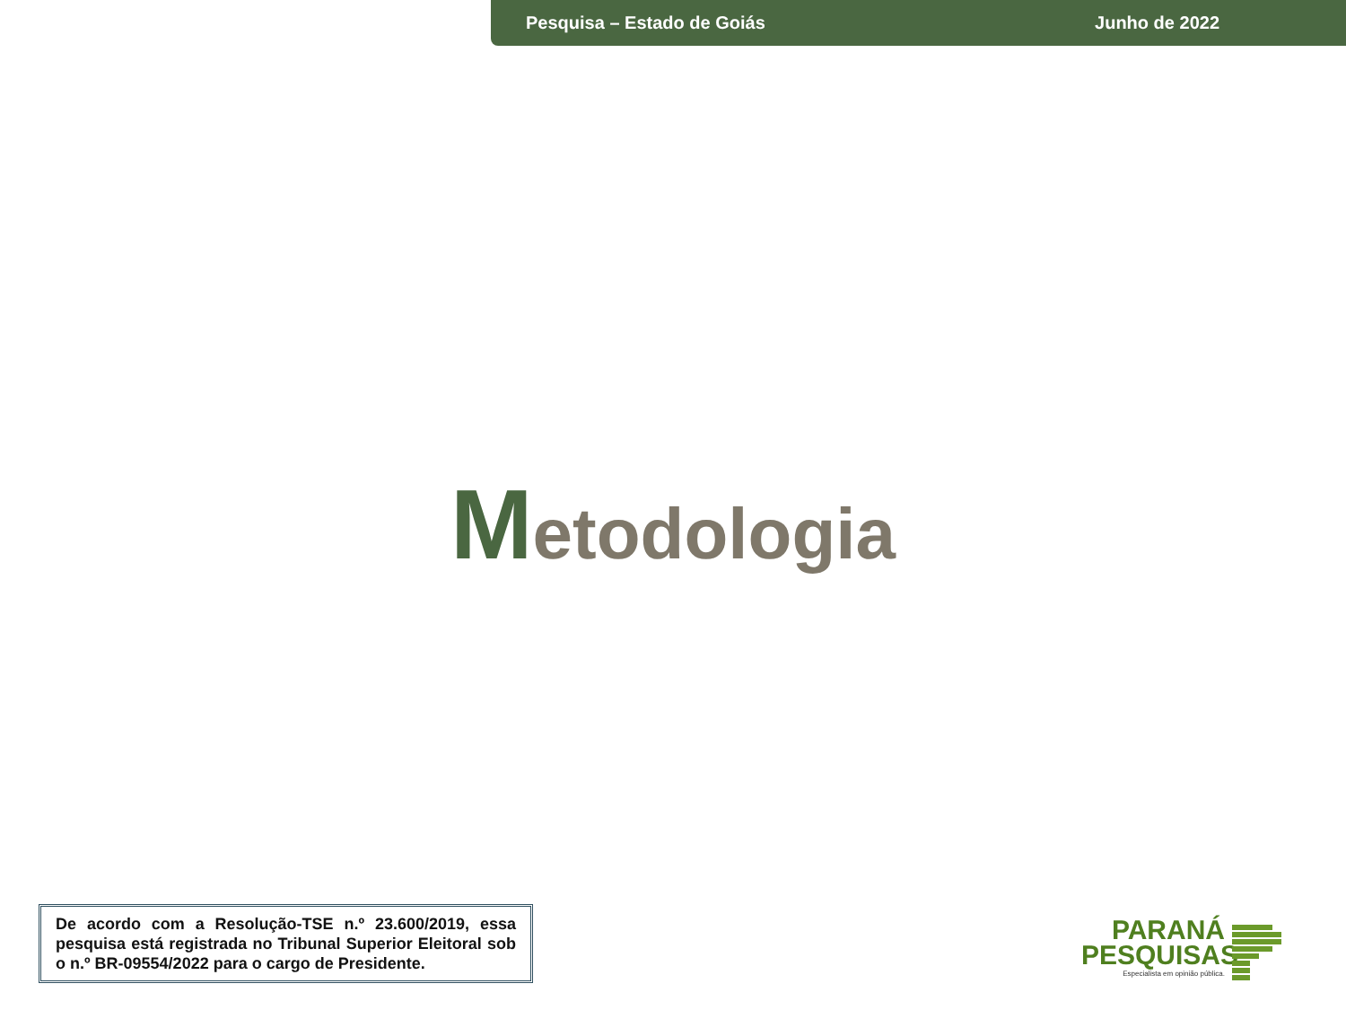Pesquisa – Estado de Goiás Junho de 2022
Metodologia
De acordo com a Resolução-TSE n.º 23.600/2019, essa pesquisa está registrada no Tribunal Superior Eleitoral sob o n.º BR-09554/2022 para o cargo de Presidente.
PARANÁ
PESQUISAS
Especialista em opinião pública.